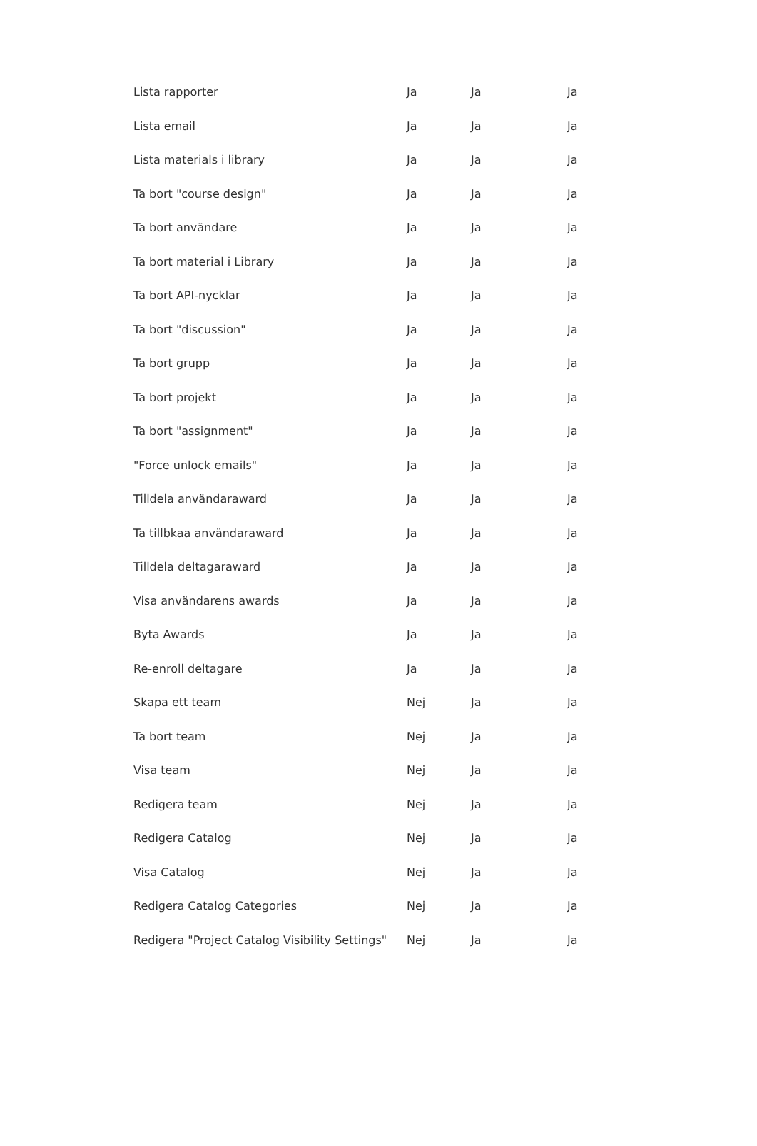| Lista rapporter | Ja | Ja | Ja |
| Lista email | Ja | Ja | Ja |
| Lista materials i library | Ja | Ja | Ja |
| Ta bort "course design" | Ja | Ja | Ja |
| Ta bort användare | Ja | Ja | Ja |
| Ta bort material i Library | Ja | Ja | Ja |
| Ta bort API-nycklar | Ja | Ja | Ja |
| Ta bort "discussion" | Ja | Ja | Ja |
| Ta bort grupp | Ja | Ja | Ja |
| Ta bort projekt | Ja | Ja | Ja |
| Ta bort "assignment" | Ja | Ja | Ja |
| "Force unlock emails" | Ja | Ja | Ja |
| Tilldela användaraward | Ja | Ja | Ja |
| Ta tillbkaa användaraward | Ja | Ja | Ja |
| Tilldela deltagaraward | Ja | Ja | Ja |
| Visa användarens awards | Ja | Ja | Ja |
| Byta Awards | Ja | Ja | Ja |
| Re-enroll deltagare | Ja | Ja | Ja |
| Skapa ett team | Nej | Ja | Ja |
| Ta bort team | Nej | Ja | Ja |
| Visa team | Nej | Ja | Ja |
| Redigera team | Nej | Ja | Ja |
| Redigera Catalog | Nej | Ja | Ja |
| Visa Catalog | Nej | Ja | Ja |
| Redigera Catalog Categories | Nej | Ja | Ja |
| Redigera "Project Catalog Visibility Settings" | Nej | Ja | Ja |